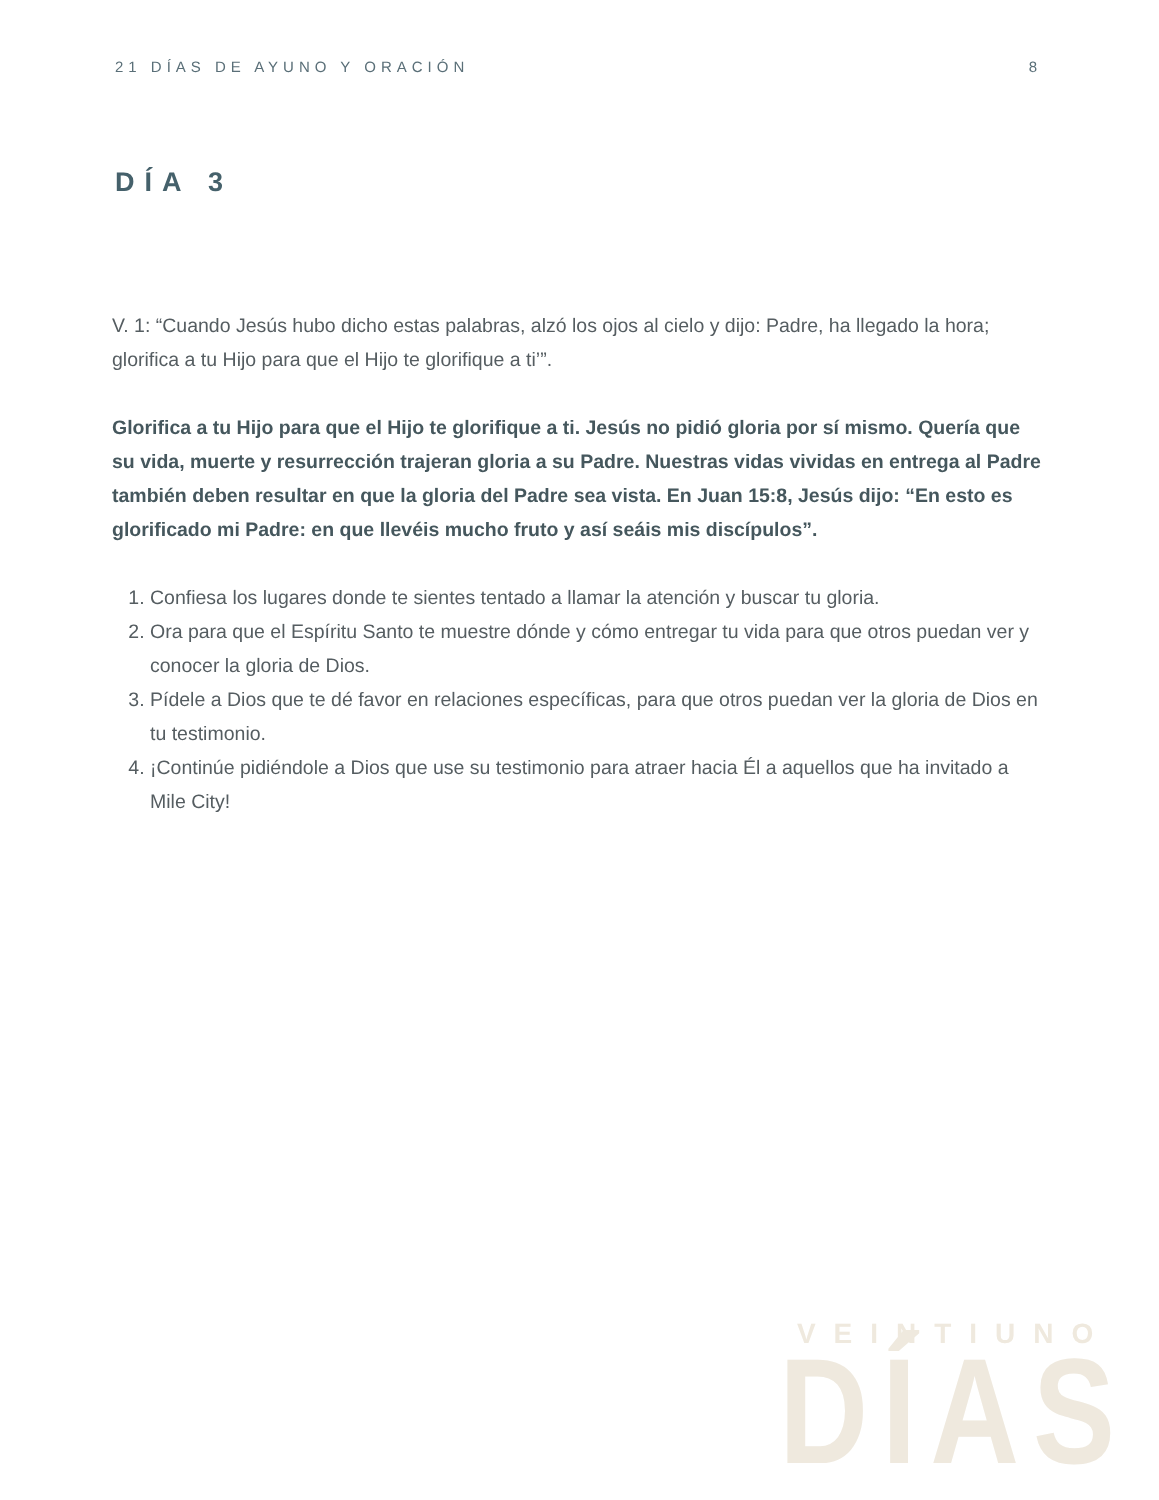21 DÍAS DE AYUNO Y ORACIÓN 8
DÍA 3
V. 1: “Cuando Jesús hubo dicho estas palabras, alzó los ojos al cielo y dijo: Padre, ha llegado la hora; glorifica a tu Hijo para que el Hijo te glorifique a ti’”.
Glorifica a tu Hijo para que el Hijo te glorifique a ti. Jesús no pidió gloria por sí mismo. Quería que su vida, muerte y resurrección trajeran gloria a su Padre. Nuestras vidas vividas en entrega al Padre también deben resultar en que la gloria del Padre sea vista. En Juan 15:8, Jesús dijo: “En esto es glorificado mi Padre: en que llevéis mucho fruto y así seáis mis discípulos”.
1. Confiesa los lugares donde te sientes tentado a llamar la atención y buscar tu gloria.
2. Ora para que el Espíritu Santo te muestre dónde y cómo entregar tu vida para que otros puedan ver y conocer la gloria de Dios.
3. Pídele a Dios que te dé favor en relaciones específicas, para que otros puedan ver la gloria de Dios en tu testimonio.
4. ¡Continúe pidiéndole a Dios que use su testimonio para atraer hacia Él a aquellos que ha invitado a Mile City!
VEINTIUNO
DÍAS